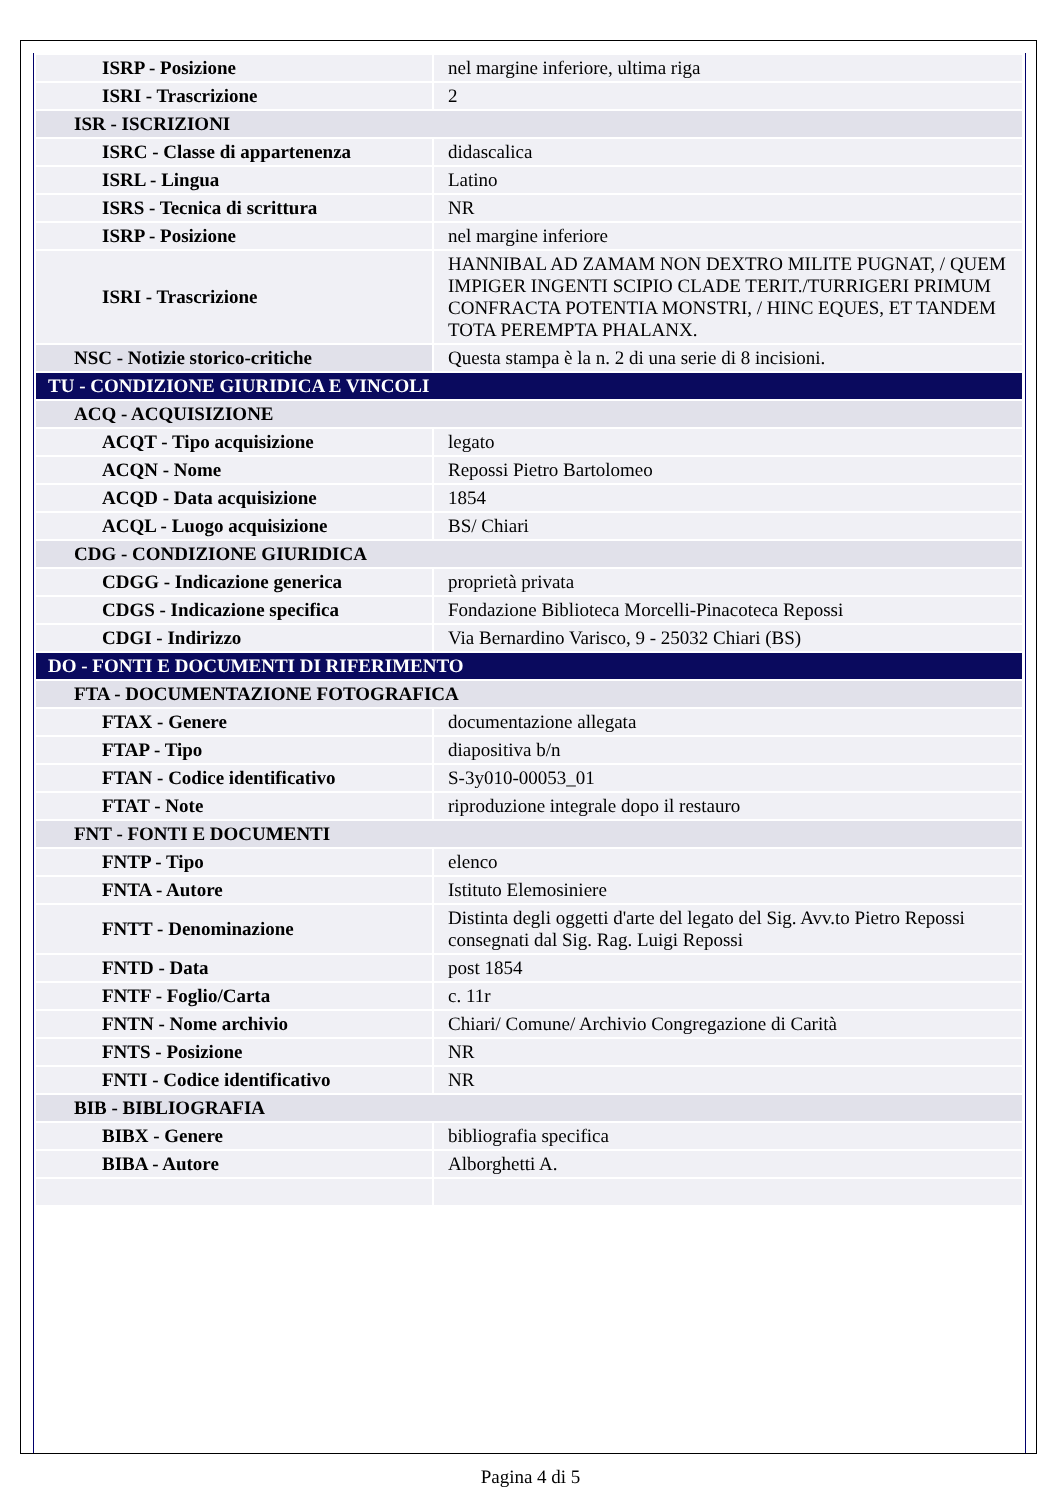| ISRP - Posizione | nel margine inferiore, ultima riga |
| ISRI - Trascrizione | 2 |
| ISR - ISCRIZIONI | |
| ISRC - Classe di appartenenza | didascalica |
| ISRL - Lingua | Latino |
| ISRS - Tecnica di scrittura | NR |
| ISRP - Posizione | nel margine inferiore |
| ISRI - Trascrizione | HANNIBAL AD ZAMAM NON DEXTRO MILITE PUGNAT, / QUEM IMPIGER INGENTI SCIPIO CLADE TERIT./TURRIGERI PRIMUM CONFRACTA POTENTIA MONSTRI, / HINC EQUES, ET TANDEM TOTA PEREMPTA PHALANX. |
| NSC - Notizie storico-critiche | Questa stampa è la n. 2 di una serie di 8 incisioni. |
| TU - CONDIZIONE GIURIDICA E VINCOLI | |
| ACQ - ACQUISIZIONE | |
| ACQT - Tipo acquisizione | legato |
| ACQN - Nome | Repossi Pietro Bartolomeo |
| ACQD - Data acquisizione | 1854 |
| ACQL - Luogo acquisizione | BS/ Chiari |
| CDG - CONDIZIONE GIURIDICA | |
| CDGG - Indicazione generica | proprietà privata |
| CDGS - Indicazione specifica | Fondazione Biblioteca Morcelli-Pinacoteca Repossi |
| CDGI - Indirizzo | Via Bernardino Varisco, 9 - 25032 Chiari (BS) |
| DO - FONTI E DOCUMENTI DI RIFERIMENTO | |
| FTA - DOCUMENTAZIONE FOTOGRAFICA | |
| FTAX - Genere | documentazione allegata |
| FTAP - Tipo | diapositiva b/n |
| FTAN - Codice identificativo | S-3y010-00053_01 |
| FTAT - Note | riproduzione integrale dopo il restauro |
| FNT - FONTI E DOCUMENTI | |
| FNTP - Tipo | elenco |
| FNTA - Autore | Istituto Elemosiniere |
| FNTT - Denominazione | Distinta degli oggetti d'arte del legato del Sig. Avv.to Pietro Repossi consegnati dal Sig. Rag. Luigi Repossi |
| FNTD - Data | post 1854 |
| FNTF - Foglio/Carta | c. 11r |
| FNTN - Nome archivio | Chiari/ Comune/ Archivio Congregazione di Carità |
| FNTS - Posizione | NR |
| FNTI - Codice identificativo | NR |
| BIB - BIBLIOGRAFIA | |
| BIBX - Genere | bibliografia specifica |
| BIBA - Autore | Alborghetti A. |
Pagina 4 di 5